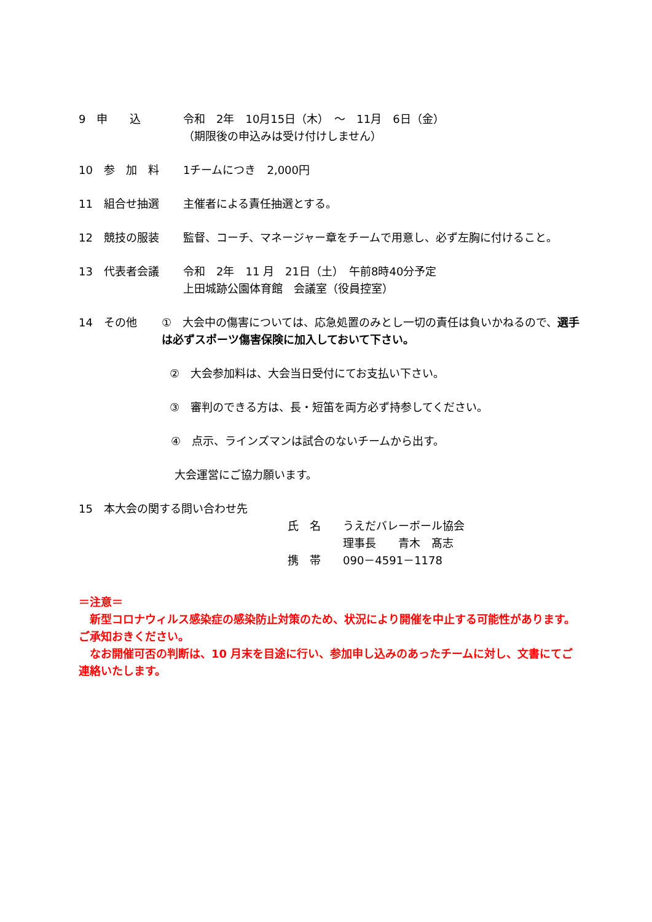9　申　　込 令和　2年　10月15日（木）　～　11月　6日（金）
（期限後の申込みは受け付けしません）
10　参　加　料 1チームにつき　2,000円
11　組合せ抽選 主催者による責任抽選とする。
12　競技の服装 監督、コーチ、マネージャー章をチームで用意し、必ず左胸に付けること。
13　代表者会議 令和　2年　11 月　21日（土）　午前8時40分予定
上田城跡公園体育館　会議室（役員控室）
14　その他 ①　大会中の傷害については、応急処置のみとし一切の責任は負いかねるので、選手は必ずスポーツ傷害保険に加入しておいて下さい。
②　大会参加料は、大会当日受付にてお支払い下さい。
③　審判のできる方は、長・短笛を両方必ず持参してください。
④　点示、ラインズマンは試合のないチームから出す。
大会運営にご協力願います。
15　本大会の関する問い合わせ先
氏　名　　うえだバレーボール協会
　　　　　理事長　　青木　髙志
携　帯　　090－4591－1178
＝注意＝
　新型コロナウィルス感染症の感染防止対策のため、状況により開催を中止する可能性があります。ご承知おきください。
　なお開催可否の判断は、10 月末を目途に行い、参加申し込みのあったチームに対し、文書にてご連絡いたします。